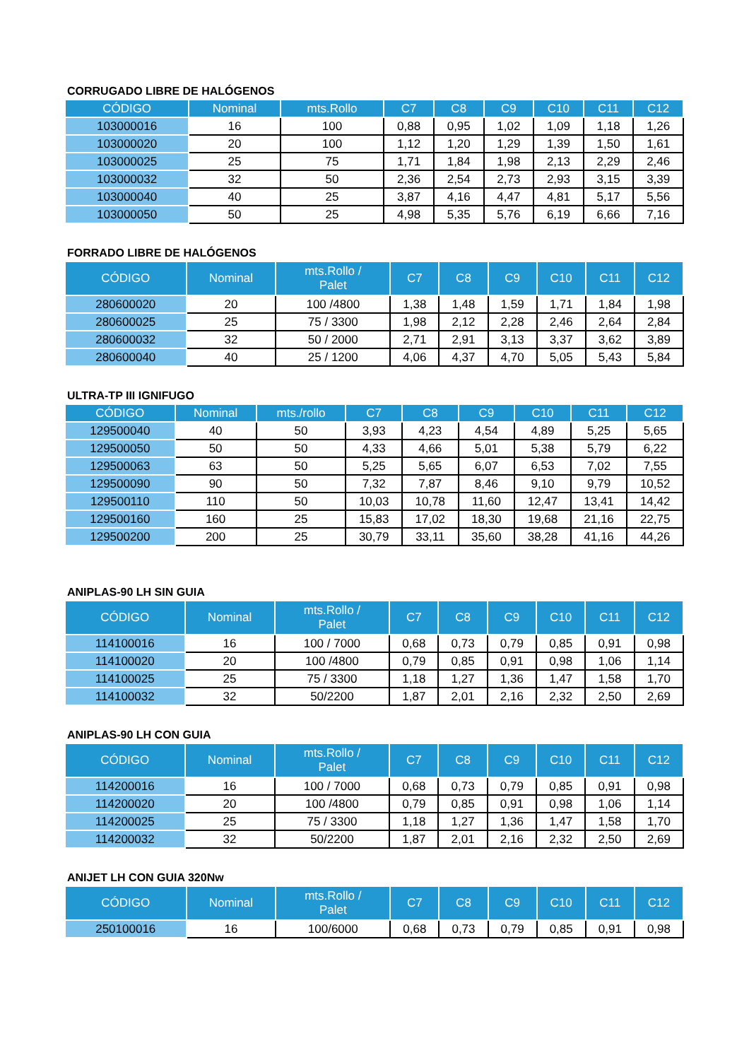CORRUGADO LIBRE DE HALÓGENOS
| CÓDIGO | Nominal | mts.Rollo | C7 | C8 | C9 | C10 | C11 | C12 |
| --- | --- | --- | --- | --- | --- | --- | --- | --- |
| 103000016 | 16 | 100 | 0,88 | 0,95 | 1,02 | 1,09 | 1,18 | 1,26 |
| 103000020 | 20 | 100 | 1,12 | 1,20 | 1,29 | 1,39 | 1,50 | 1,61 |
| 103000025 | 25 | 75 | 1,71 | 1,84 | 1,98 | 2,13 | 2,29 | 2,46 |
| 103000032 | 32 | 50 | 2,36 | 2,54 | 2,73 | 2,93 | 3,15 | 3,39 |
| 103000040 | 40 | 25 | 3,87 | 4,16 | 4,47 | 4,81 | 5,17 | 5,56 |
| 103000050 | 50 | 25 | 4,98 | 5,35 | 5,76 | 6,19 | 6,66 | 7,16 |
FORRADO LIBRE DE HALÓGENOS
| CÓDIGO | Nominal | mts.Rollo / Palet | C7 | C8 | C9 | C10 | C11 | C12 |
| --- | --- | --- | --- | --- | --- | --- | --- | --- |
| 280600020 | 20 | 100 /4800 | 1,38 | 1,48 | 1,59 | 1,71 | 1,84 | 1,98 |
| 280600025 | 25 | 75 / 3300 | 1,98 | 2,12 | 2,28 | 2,46 | 2,64 | 2,84 |
| 280600032 | 32 | 50 / 2000 | 2,71 | 2,91 | 3,13 | 3,37 | 3,62 | 3,89 |
| 280600040 | 40 | 25 / 1200 | 4,06 | 4,37 | 4,70 | 5,05 | 5,43 | 5,84 |
ULTRA-TP III IGNIFUGO
| CÓDIGO | Nominal | mts./rollo | C7 | C8 | C9 | C10 | C11 | C12 |
| --- | --- | --- | --- | --- | --- | --- | --- | --- |
| 129500040 | 40 | 50 | 3,93 | 4,23 | 4,54 | 4,89 | 5,25 | 5,65 |
| 129500050 | 50 | 50 | 4,33 | 4,66 | 5,01 | 5,38 | 5,79 | 6,22 |
| 129500063 | 63 | 50 | 5,25 | 5,65 | 6,07 | 6,53 | 7,02 | 7,55 |
| 129500090 | 90 | 50 | 7,32 | 7,87 | 8,46 | 9,10 | 9,79 | 10,52 |
| 129500110 | 110 | 50 | 10,03 | 10,78 | 11,60 | 12,47 | 13,41 | 14,42 |
| 129500160 | 160 | 25 | 15,83 | 17,02 | 18,30 | 19,68 | 21,16 | 22,75 |
| 129500200 | 200 | 25 | 30,79 | 33,11 | 35,60 | 38,28 | 41,16 | 44,26 |
ANIPLAS-90 LH SIN GUIA
| CÓDIGO | Nominal | mts.Rollo / Palet | C7 | C8 | C9 | C10 | C11 | C12 |
| --- | --- | --- | --- | --- | --- | --- | --- | --- |
| 114100016 | 16 | 100 / 7000 | 0,68 | 0,73 | 0,79 | 0,85 | 0,91 | 0,98 |
| 114100020 | 20 | 100 /4800 | 0,79 | 0,85 | 0,91 | 0,98 | 1,06 | 1,14 |
| 114100025 | 25 | 75 / 3300 | 1,18 | 1,27 | 1,36 | 1,47 | 1,58 | 1,70 |
| 114100032 | 32 | 50/2200 | 1,87 | 2,01 | 2,16 | 2,32 | 2,50 | 2,69 |
ANIPLAS-90 LH CON GUIA
| CÓDIGO | Nominal | mts.Rollo / Palet | C7 | C8 | C9 | C10 | C11 | C12 |
| --- | --- | --- | --- | --- | --- | --- | --- | --- |
| 114200016 | 16 | 100 / 7000 | 0,68 | 0,73 | 0,79 | 0,85 | 0,91 | 0,98 |
| 114200020 | 20 | 100 /4800 | 0,79 | 0,85 | 0,91 | 0,98 | 1,06 | 1,14 |
| 114200025 | 25 | 75 / 3300 | 1,18 | 1,27 | 1,36 | 1,47 | 1,58 | 1,70 |
| 114200032 | 32 | 50/2200 | 1,87 | 2,01 | 2,16 | 2,32 | 2,50 | 2,69 |
ANIJET LH CON GUIA 320Nw
| CÓDIGO | Nominal | mts.Rollo / Palet | C7 | C8 | C9 | C10 | C11 | C12 |
| --- | --- | --- | --- | --- | --- | --- | --- | --- |
| 250100016 | 16 | 100/6000 | 0,68 | 0,73 | 0,79 | 0,85 | 0,91 | 0,98 |